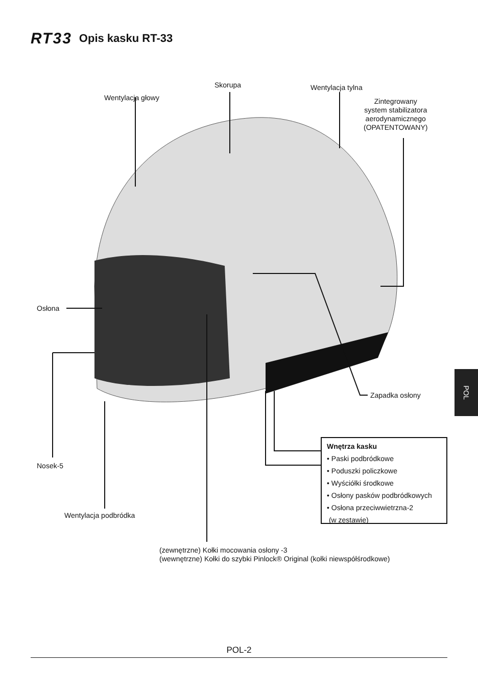RT33 Opis kasku RT-33
Wentylacja głowy
Skorupa Wentylacja tylna
Zintegrowany
system stabilizatora
aerodynamicznego
(OPATENTOWANY)
Osłona
Zapadka osłony
Nosek-5
Wentylacja podbródka
Wnętrza kasku
• Paski podbródkowe
• Poduszki policzkowe
• Wyściółki środkowe
• Osłony pasków podbródkowych
• Osłona przeciwwietrzna-2
(w zestawie)
(zewnętrzne) Kołki mocowania osłony -3
(wewnętrzne) Kołki do szybki Pinlock® Original (kołki niewspółśrodkowe)
POL
POL-2